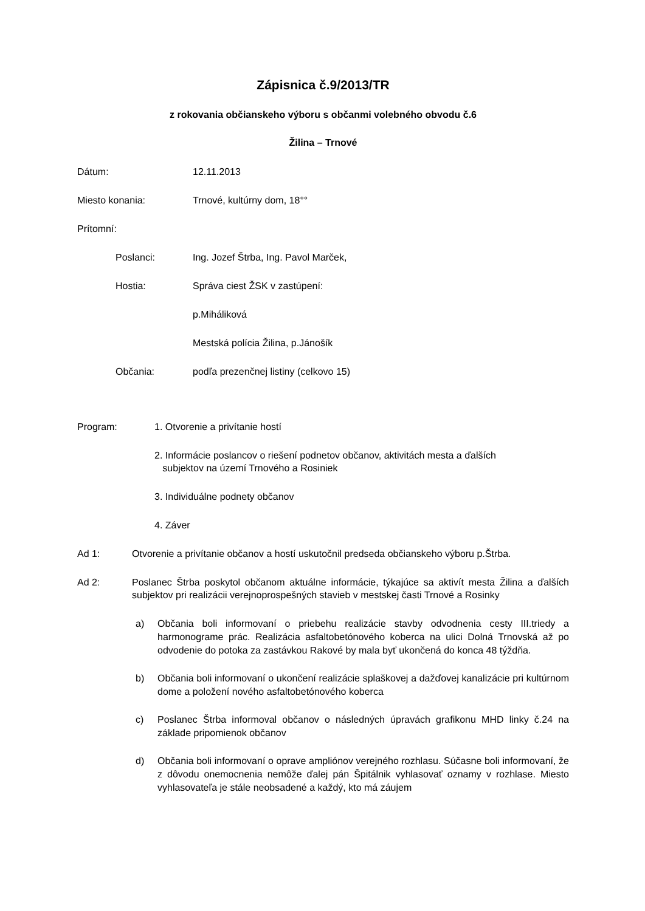Zápisnica č.9/2013/TR
z rokovania občianskeho výboru s občanmi volebného obvodu č.6
Žilina – Trnové
Dátum: 12.11.2013
Miesto konania: Trnové, kultúrny dom, 18°°
Prítomní:
Poslanci: Ing. Jozef Štrba, Ing. Pavol Marček,
Hostia: Správa ciest ŽSK v zastúpení:
p.Miháliková
Mestská polícia Žilina, p.Jánošík
Občania: podľa prezenčnej listiny (celkovo 15)
Program: 1. Otvorenie a privítanie hostí
2. Informácie poslancov o riešení podnetov občanov, aktivitách mesta a ďalších
subjektov na území Trnového a Rosiniek
3. Individuálne podnety občanov
4. Záver
Ad 1: Otvorenie a privítanie občanov a hostí uskutočnil predseda občianskeho výboru p.Štrba.
Ad 2: Poslanec Štrba poskytol občanom aktuálne informácie, týkajúce sa aktivít mesta Žilina a ďalších subjektov pri realizácii verejnoprospešných stavieb v mestskej časti Trnové a Rosinky
a) Občania boli informovaní o priebehu realizácie stavby odvodnenia cesty III.triedy a harmonograme prác. Realizácia asfaltobetónového koberca na ulici Dolná Trnovská až po odvodenie do potoka za zastávkou Rakové by mala byť ukončená do konca 48 týždňa.
b) Občania boli informovaní o ukončení realizácie splaškovej a dažďovej kanalizácie pri kultúrnom dome a položení nového asfaltobetónového koberca
c) Poslanec Štrba informoval občanov o následných úpravách grafikonu MHD linky č.24 na základe pripomienok občanov
d) Občania boli informovaní o oprave ampliónov verejného rozhlasu. Súčasne boli informovaní, že z dôvodu onemocnenia nemôže ďalej pán Špitálnik vyhlasovať oznamy v rozhlase. Miesto vyhlasovateľa je stále neobsadené a každý, kto má záujem